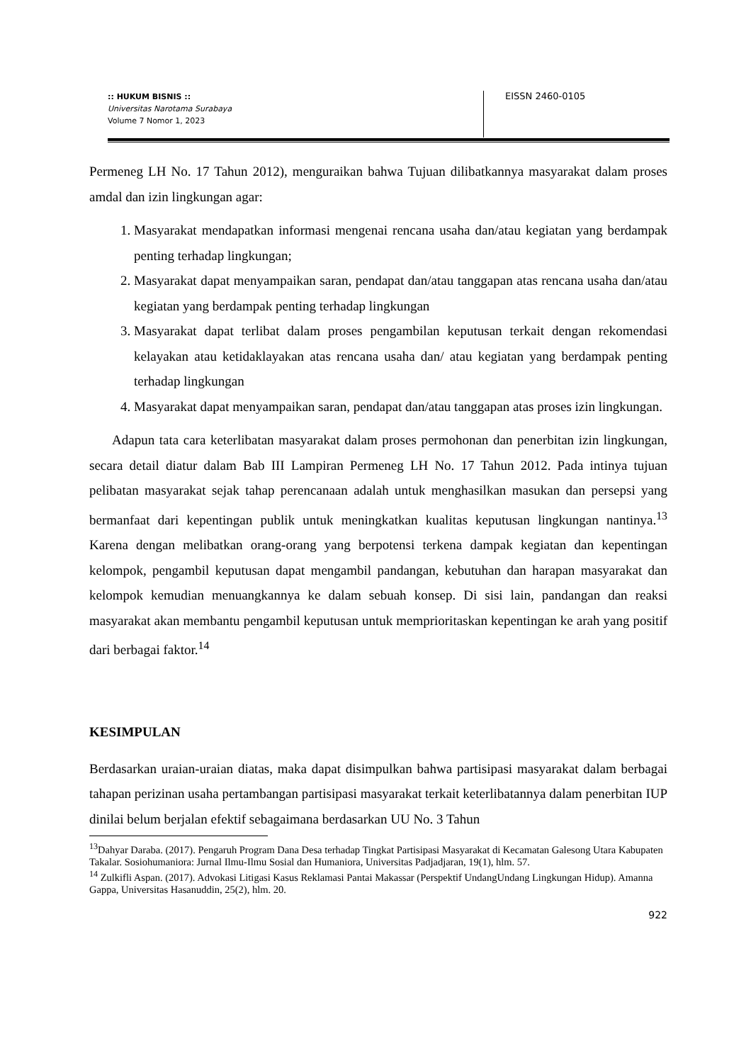:: HUKUM BISNIS ::
Universitas Narotama Surabaya
Volume 7 Nomor 1, 2023
EISSN 2460-0105
Permeneg LH No. 17 Tahun 2012), menguraikan bahwa Tujuan dilibatkannya masyarakat dalam proses amdal dan izin lingkungan agar:
1. Masyarakat mendapatkan informasi mengenai rencana usaha dan/atau kegiatan yang berdampak penting terhadap lingkungan;
2. Masyarakat dapat menyampaikan saran, pendapat dan/atau tanggapan atas rencana usaha dan/atau kegiatan yang berdampak penting terhadap lingkungan
3. Masyarakat dapat terlibat dalam proses pengambilan keputusan terkait dengan rekomendasi kelayakan atau ketidaklayakan atas rencana usaha dan/ atau kegiatan yang berdampak penting terhadap lingkungan
4. Masyarakat dapat menyampaikan saran, pendapat dan/atau tanggapan atas proses izin lingkungan.
Adapun tata cara keterlibatan masyarakat dalam proses permohonan dan penerbitan izin lingkungan, secara detail diatur dalam Bab III Lampiran Permeneg LH No. 17 Tahun 2012. Pada intinya tujuan pelibatan masyarakat sejak tahap perencanaan adalah untuk menghasilkan masukan dan persepsi yang bermanfaat dari kepentingan publik untuk meningkatkan kualitas keputusan lingkungan nantinya.<sup>13</sup> Karena dengan melibatkan orang-orang yang berpotensi terkena dampak kegiatan dan kepentingan kelompok, pengambil keputusan dapat mengambil pandangan, kebutuhan dan harapan masyarakat dan kelompok kemudian menuangkannya ke dalam sebuah konsep. Di sisi lain, pandangan dan reaksi masyarakat akan membantu pengambil keputusan untuk memprioritaskan kepentingan ke arah yang positif dari berbagai faktor.<sup>14</sup>
KESIMPULAN
Berdasarkan uraian-uraian diatas, maka dapat disimpulkan bahwa partisipasi masyarakat dalam berbagai tahapan perizinan usaha pertambangan partisipasi masyarakat terkait keterlibatannya dalam penerbitan IUP dinilai belum berjalan efektif sebagaimana berdasarkan UU No. 3 Tahun
<sup>13</sup> Dahyar Daraba. (2017). Pengaruh Program Dana Desa terhadap Tingkat Partisipasi Masyarakat di Kecamatan Galesong Utara Kabupaten Takalar. Sosiohumaniora: Jurnal Ilmu-Ilmu Sosial dan Humaniora, Universitas Padjadjaran, 19(1), hlm. 57.
<sup>14</sup> Zulkifli Aspan. (2017). Advokasi Litigasi Kasus Reklamasi Pantai Makassar (Perspektif UndangUndang Lingkungan Hidup). Amanna Gappa, Universitas Hasanuddin, 25(2), hlm. 20.
922